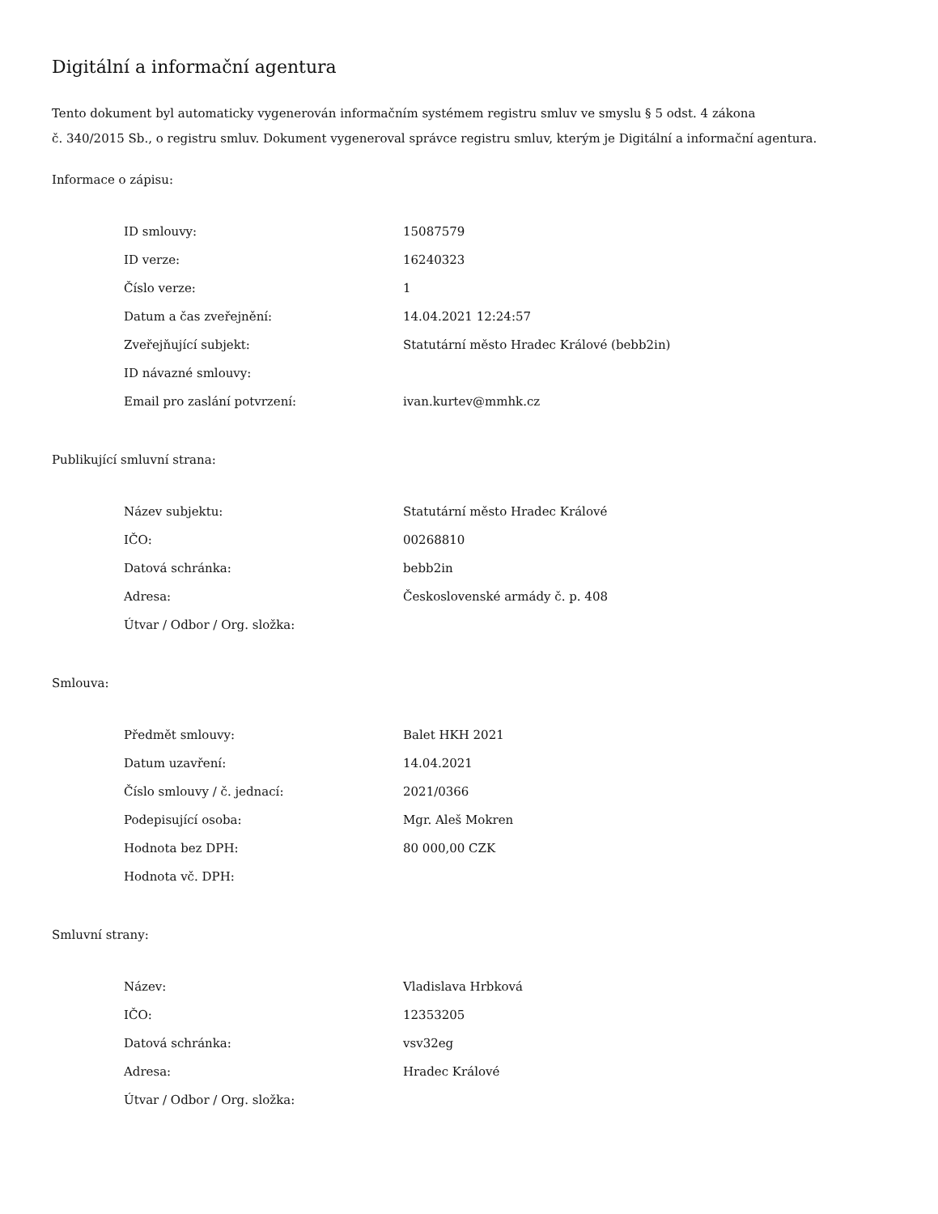Digitální a informační agentura
Tento dokument byl automaticky vygenerován informačním systémem registru smluv ve smyslu § 5 odst. 4 zákona
č. 340/2015 Sb., o registru smluv. Dokument vygeneroval správce registru smluv, kterým je Digitální a informační agentura.
Informace o zápisu:
| ID smlouvy: | 15087579 |
| ID verze: | 16240323 |
| Číslo verze: | 1 |
| Datum a čas zveřejnění: | 14.04.2021 12:24:57 |
| Zveřejňující subjekt: | Statutární město Hradec Králové (bebb2in) |
| ID návazné smlouvy: | |
| Email pro zaslání potvrzení: | ivan.kurtev@mmhk.cz |
Publikující smluvní strana:
| Název subjektu: | Statutární město Hradec Králové |
| IČO: | 00268810 |
| Datová schránka: | bebb2in |
| Adresa: | Československé armády č. p. 408 |
| Útvar / Odbor / Org. složka: | |
Smlouva:
| Předmět smlouvy: | Balet HKH 2021 |
| Datum uzavření: | 14.04.2021 |
| Číslo smlouvy / č. jednací: | 2021/0366 |
| Podepisující osoba: | Mgr. Aleš Mokren |
| Hodnota bez DPH: | 80 000,00 CZK |
| Hodnota vč. DPH: | |
Smluvní strany:
| Název: | Vladislava Hrbková |
| IČO: | 12353205 |
| Datová schránka: | vsv32eg |
| Adresa: | Hradec Králové |
| Útvar / Odbor / Org. složka: | |